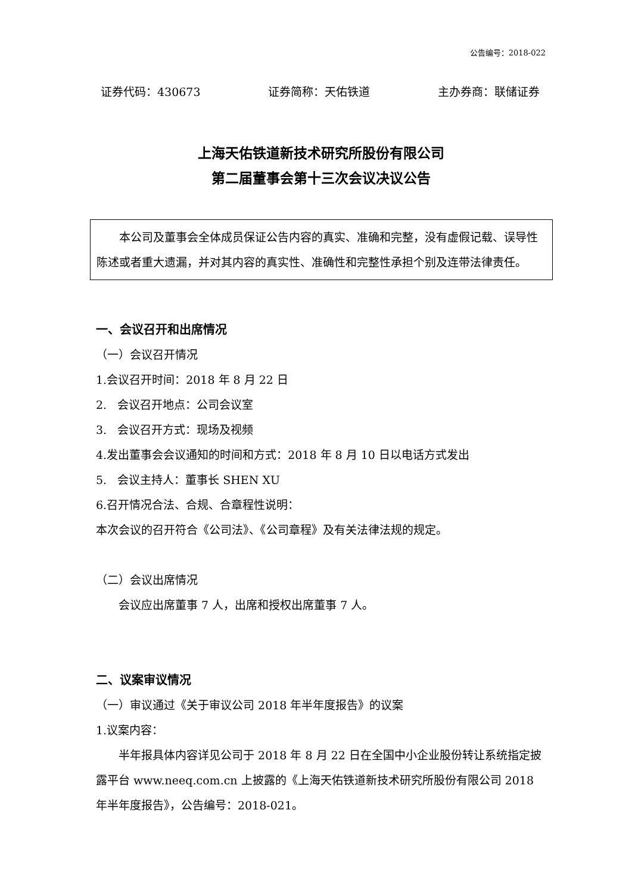公告编号：2018-022
证券代码：430673 证券简称：天佑铁道 主办券商：联储证券
上海天佑铁道新技术研究所股份有限公司
第二届董事会第十三次会议决议公告
本公司及董事会全体成员保证公告内容的真实、准确和完整，没有虚假记载、误导性陈述或者重大遗漏，并对其内容的真实性、准确性和完整性承担个别及连带法律责任。
一、会议召开和出席情况
（一）会议召开情况
1.会议召开时间：2018 年 8 月 22 日
2. 会议召开地点：公司会议室
3. 会议召开方式：现场及视频
4.发出董事会会议通知的时间和方式：2018 年 8 月 10 日以电话方式发出
5. 会议主持人：董事长 SHEN XU
6.召开情况合法、合规、合章程性说明：
本次会议的召开符合《公司法》、《公司章程》及有关法律法规的规定。
（二）会议出席情况
会议应出席董事 7 人，出席和授权出席董事 7 人。
二、议案审议情况
（一）审议通过《关于审议公司 2018 年半年度报告》的议案
1.议案内容：
半年报具体内容详见公司于 2018 年 8 月 22 日在全国中小企业股份转让系统指定披露平台 www.neeq.com.cn 上披露的《上海天佑铁道新技术研究所股份有限公司 2018 年半年度报告》，公告编号：2018-021。